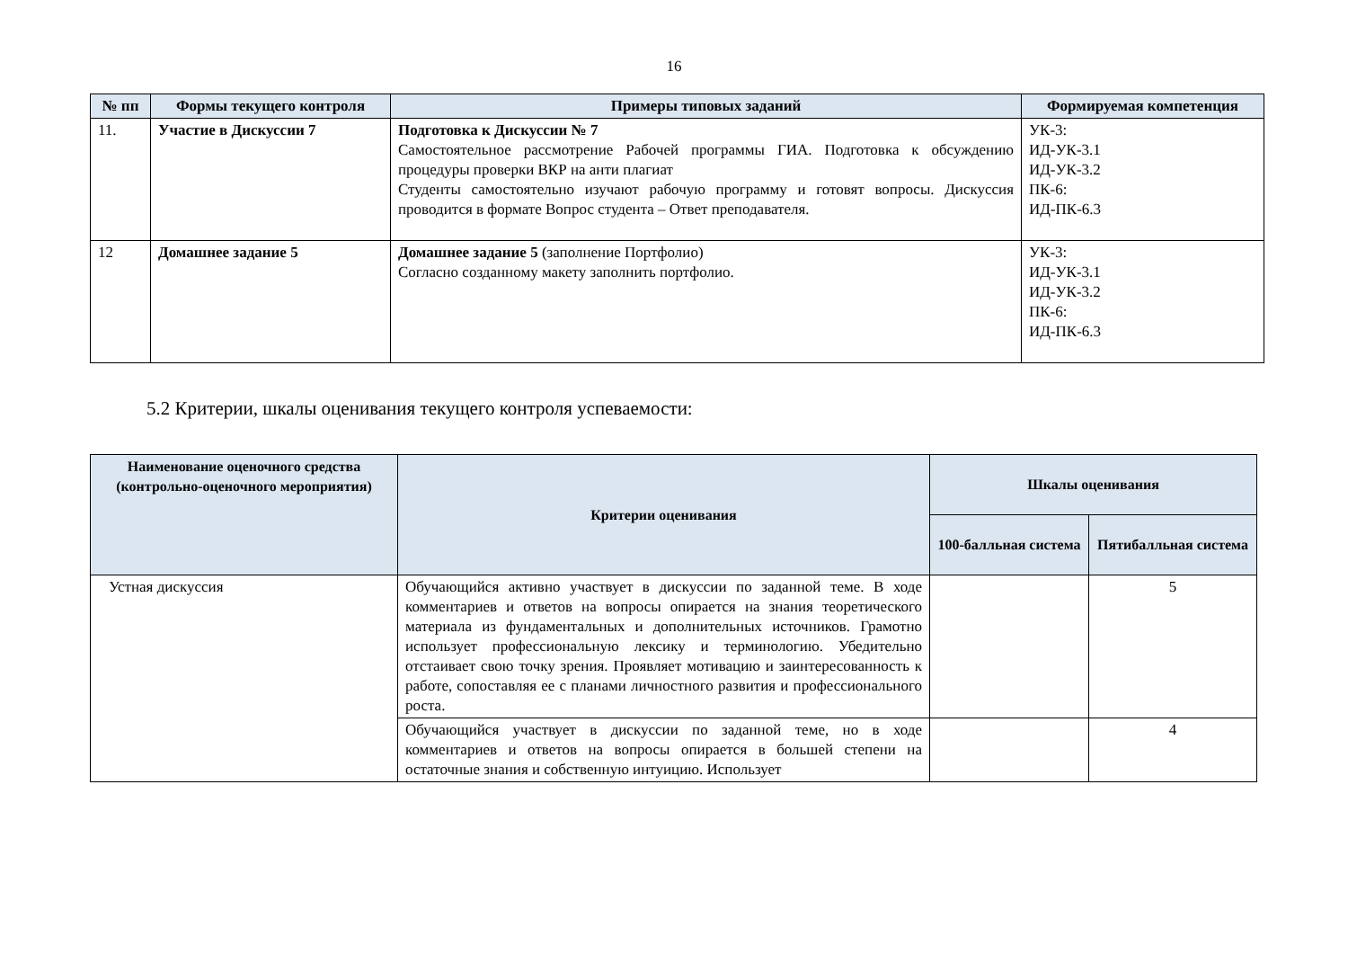16
| № пп | Формы текущего контроля | Примеры типовых заданий | Формируемая компетенция |
| --- | --- | --- | --- |
| 11. | Участие в Дискуссии 7 | Подготовка к Дискуссии № 7 Самостоятельное рассмотрение Рабочей программы ГИА. Подготовка к обсуждению процедуры проверки ВКР на анти плагиат Студенты самостоятельно изучают рабочую программу и готовят вопросы. Дискуссия проводится в формате Вопрос студента – Ответ преподавателя. | УК-3: ИД-УК-3.1 ИД-УК-3.2 ПК-6: ИД-ПК-6.3 |
| 12 | Домашнее задание 5 | Домашнее задание 5 (заполнение Портфолио) Согласно созданному макету заполнить портфолио. | УК-3: ИД-УК-3.1 ИД-УК-3.2 ПК-6: ИД-ПК-6.3 |
5.2 Критерии, шкалы оценивания текущего контроля успеваемости:
| Наименование оценочного средства (контрольно-оценочного мероприятия) | Критерии оценивания | Шкалы оценивания | |
| --- | --- | --- | --- |
| | | 100-балльная система | Пятибалльная система |
| Устная дискуссия | Обучающийся активно участвует в дискуссии по заданной теме. В ходе комментариев и ответов на вопросы опирается на знания теоретического материала из фундаментальных и дополнительных источников. Грамотно использует профессиональную лексику и терминологию. Убедительно отстаивает свою точку зрения. Проявляет мотивацию и заинтересованность к работе, сопоставляя ее с планами личностного развития и профессионального роста. | | 5 |
| | Обучающийся участвует в дискуссии по заданной теме, но в ходе комментариев и ответов на вопросы опирается в большей степени на остаточные знания и собственную интуицию. Использует | | 4 |